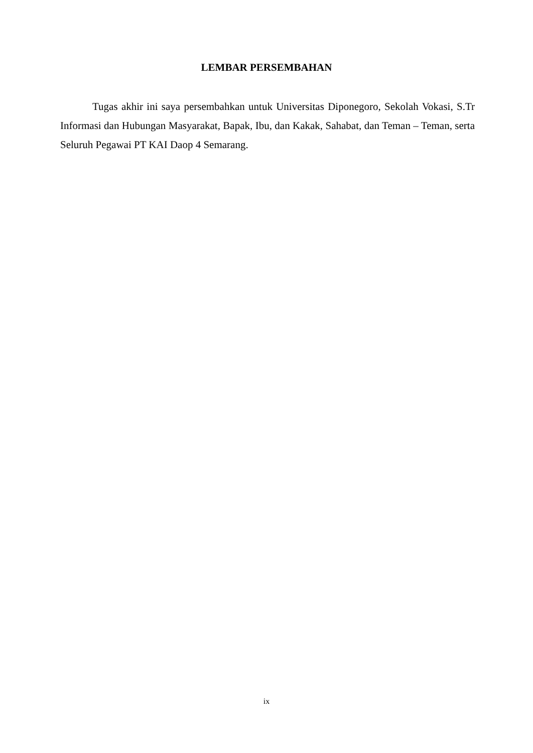LEMBAR PERSEMBAHAN
Tugas akhir ini saya persembahkan untuk Universitas Diponegoro, Sekolah Vokasi, S.Tr Informasi dan Hubungan Masyarakat, Bapak, Ibu, dan Kakak, Sahabat, dan Teman – Teman, serta Seluruh Pegawai PT KAI Daop 4 Semarang.
ix